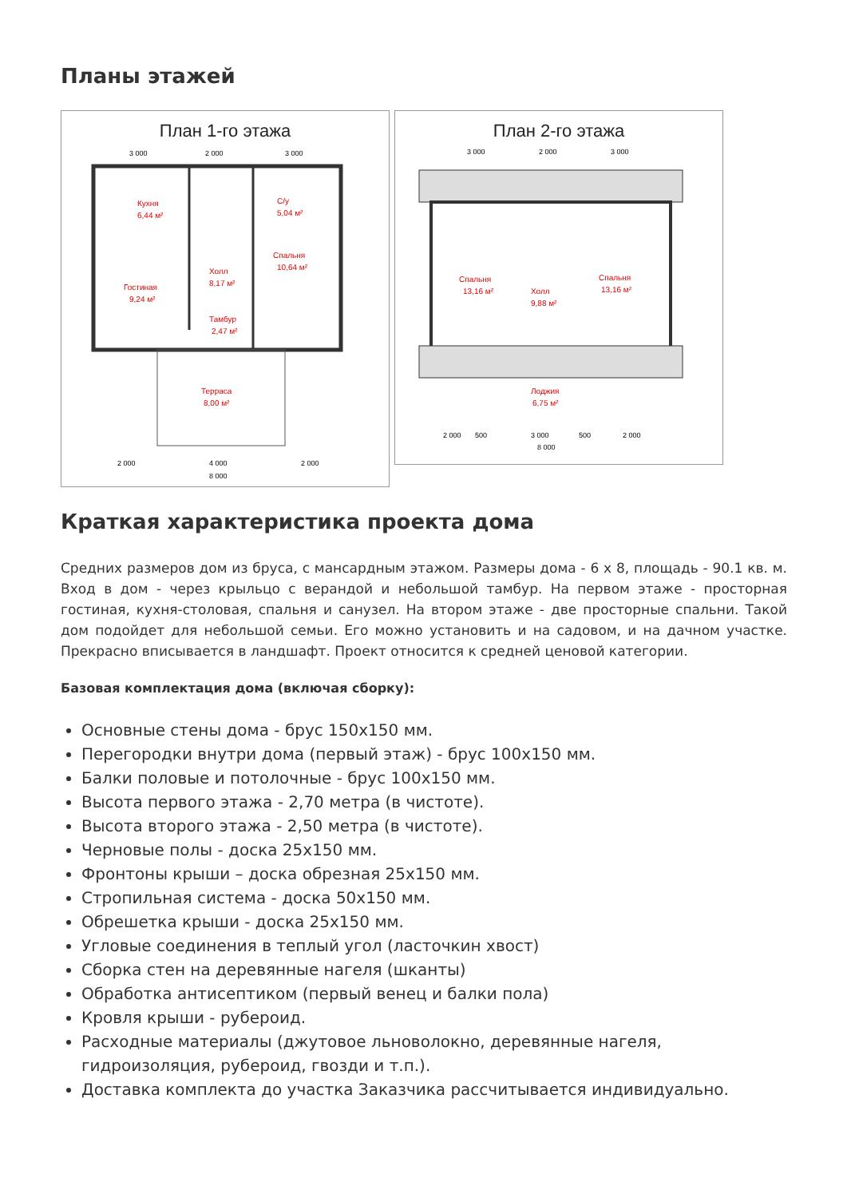Планы этажей
План 1-го этажа
3 000
2 000
3 000
Кухня
6,44 м²
С/у
5,04 м²
Холл
8,17 м²
Спальня
10,64 м²
Гостиная
9,24 м²
Тамбур
2,47 м²
Терраса
8,00 м²
2 000
4 000
2 000
8 000
План 2-го этажа
3 000
2 000
3 000
Спальня
13,16 м²
Холл
9,88 м²
Спальня
13,16 м²
Лоджия
6,75 м²
2 000
500
3 000
500
2 000
8 000
Краткая характеристика проекта дома
Средних размеров дом из бруса, с мансардным этажом. Размеры дома - 6 х 8, площадь - 90.1 кв. м. Вход в дом - через крыльцо с верандой и небольшой тамбур. На первом этаже - просторная гостиная, кухня-столовая, спальня и санузел. На втором этаже - две просторные спальни. Такой дом подойдет для небольшой семьи. Его можно установить и на садовом, и на дачном участке. Прекрасно вписывается в ландшафт. Проект относится к средней ценовой категории.
Базовая комплектация дома (включая сборку):
Основные стены дома - брус 150х150 мм.
Перегородки внутри дома (первый этаж) - брус 100х150 мм.
Балки половые и потолочные - брус 100х150 мм.
Высота первого этажа - 2,70 метра (в чистоте).
Высота второго этажа - 2,50 метра (в чистоте).
Черновые полы - доска 25х150 мм.
Фронтоны крыши – доска обрезная 25х150 мм.
Стропильная система - доска 50х150 мм.
Обрешетка крыши - доска 25х150 мм.
Угловые соединения в теплый угол (ласточкин хвост)
Сборка стен на деревянные нагеля (шканты)
Обработка антисептиком (первый венец и балки пола)
Кровля крыши - рубероид.
Расходные материалы (джутовое льноволокно, деревянные нагеля, гидроизоляция, рубероид, гвозди и т.п.).
Доставка комплекта до участка Заказчика рассчитывается индивидуально.